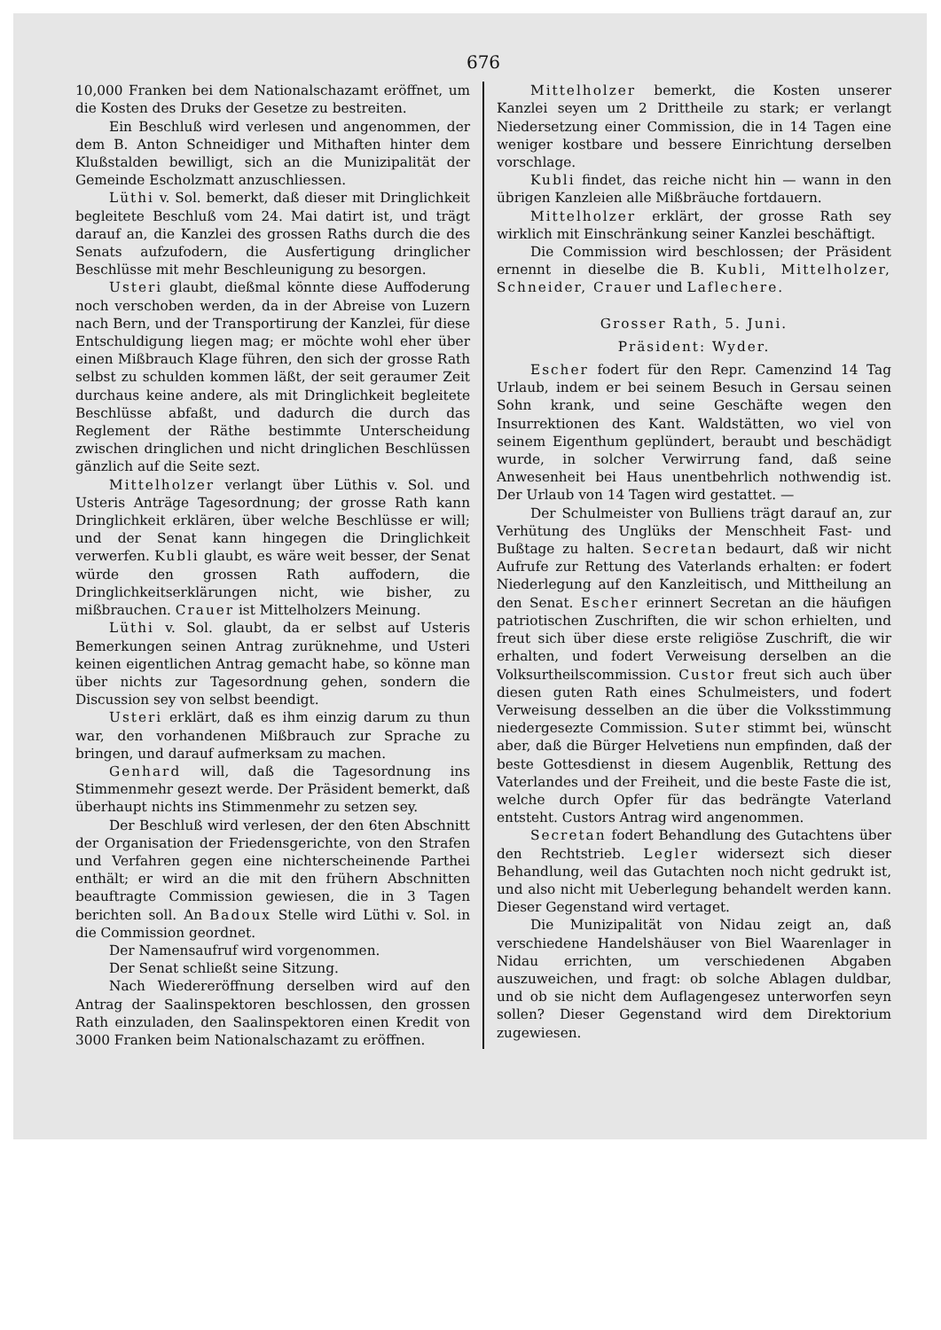676
10,000 Franken bei dem Nationalschazamt eröffnet, um die Kosten des Druks der Gesetze zu bestreiten.
Ein Beschluß wird verlesen und angenommen, der dem B. Anton Schneidiger und Mithaften hinter dem Klußstalden bewilligt, sich an die Munizipalität der Gemeinde Escholzmatt anzuschliessen.
Lüthi v. Sol. bemerkt, daß dieser mit Dringlichkeit begleitete Beschluß vom 24. Mai datirt ist, und trägt darauf an, die Kanzlei des grossen Raths durch die des Senats aufzufodern, die Ausfertigung dringlicher Beschlüsse mit mehr Beschleunigung zu besorgen.
Usteri glaubt, dießmal könnte diese Auffoderung noch verschoben werden, da in der Abreise von Luzern nach Bern, und der Transportirung der Kanzlei, für diese Entschuldigung liegen mag; er möchte wohl eher über einen Mißbrauch Klage führen, den sich der grosse Rath selbst zu schulden kommen läßt, der seit geraumer Zeit durchaus keine andere, als mit Dringlichkeit begleitete Beschlüsse abfaßt, und dadurch die durch das Reglement der Räthe bestimmte Unterscheidung zwischen dringlichen und nicht dringlichen Beschlüssen gänzlich auf die Seite sezt.
Mittelholzer verlangt über Lüthis v. Sol. und Usteris Anträge Tagesordnung; der grosse Rath kann Dringlichkeit erklären, über welche Beschlüsse er will; und der Senat kann hingegen die Dringlichkeit verwerfen. Kubli glaubt, es wäre weit besser, der Senat würde den grossen Rath auffodern, die Dringlichkeitserklärungen nicht, wie bisher, zu mißbrauchen. Crauer ist Mittelholzers Meinung.
Lüthi v. Sol. glaubt, da er selbst auf Usteris Bemerkungen seinen Antrag zurüknehme, und Usteri keinen eigentlichen Antrag gemacht habe, so könne man über nichts zur Tagesordnung gehen, sondern die Discussion sey von selbst beendigt.
Usteri erklärt, daß es ihm einzig darum zu thun war, den vorhandenen Mißbrauch zur Sprache zu bringen, und darauf aufmerksam zu machen.
Genhard will, daß die Tagesordnung ins Stimmenmehr gesezt werde. Der Präsident bemerkt, daß überhaupt nichts ins Stimmenmehr zu setzen sey.
Der Beschluß wird verlesen, der den 6ten Abschnitt der Organisation der Friedensgerichte, von den Strafen und Verfahren gegen eine nichterscheinende Parthei enthält; er wird an die mit den frühern Abschnitten beauftragte Commission gewiesen, die in 3 Tagen berichten soll. An Badoux Stelle wird Lüthi v. Sol. in die Commission geordnet.
Der Namensaufruf wird vorgenommen.
Der Senat schließt seine Sitzung.
Nach Wiedereröffnung derselben wird auf den Antrag der Saalinspektoren beschlossen, den grossen Rath einzuladen, den Saalinspektoren einen Kredit von 3000 Franken beim Nationalschazamt zu eröffnen.
Mittelholzer bemerkt, die Kosten unserer Kanzlei seyen um 2 Drittheile zu stark; er verlangt Niedersetzung einer Commission, die in 14 Tagen eine weniger kostbare und bessere Einrichtung derselben vorschlage.
Kubli findet, das reiche nicht hin — wann in den übrigen Kanzleien alle Mißbräuche fortdauern.
Mittelholzer erklärt, der grosse Rath sey wirklich mit Einschränkung seiner Kanzlei beschäftigt.
Die Commission wird beschlossen; der Präsident ernennt in dieselbe die B. Kubli, Mittelholzer, Schneider, Crauer und Laflechere.
Grosser Rath, 5. Juni.
Präsident: Wyder.
Escher fodert für den Repr. Camenzind 14 Tag Urlaub, indem er bei seinem Besuch in Gersau seinen Sohn krank, und seine Geschäfte wegen den Insurrektionen des Kant. Waldstätten, wo viel von seinem Eigenthum geplündert, beraubt und beschädigt wurde, in solcher Verwirrung fand, daß seine Anwesenheit bei Haus unentbehrlich nothwendig ist. Der Urlaub von 14 Tagen wird gestattet. —
Der Schulmeister von Bulliens trägt darauf an, zur Verhütung des Unglüks der Menschheit Fast- und Bußtage zu halten. Secretan bedaurt, daß wir nicht Aufrufe zur Rettung des Vaterlands erhalten: er fodert Niederlegung auf den Kanzleitisch, und Mittheilung an den Senat. Escher erinnert Secretan an die häufigen patriotischen Zuschriften, die wir schon erhielten, und freut sich über diese erste religiöse Zuschrift, die wir erhalten, und fodert Verweisung derselben an die Volksurtheilscommission. Custor freut sich auch über diesen guten Rath eines Schulmeisters, und fodert Verweisung desselben an die über die Volksstimmung niedergesezte Commission. Suter stimmt bei, wünscht aber, daß die Bürger Helvetiens nun empfinden, daß der beste Gottesdienst in diesem Augenblik, Rettung des Vaterlandes und der Freiheit, und die beste Faste die ist, welche durch Opfer für das bedrängte Vaterland entsteht. Custors Antrag wird angenommen.
Secretan fodert Behandlung des Gutachtens über den Rechtstrieb. Legler widersezt sich dieser Behandlung, weil das Gutachten noch nicht gedrukt ist, und also nicht mit Ueberlegung behandelt werden kann. Dieser Gegenstand wird vertaget.
Die Munizipalität von Nidau zeigt an, daß verschiedene Handelshäuser von Biel Waarenlager in Nidau errichten, um verschiedenen Abgaben auszuweichen, und fragt: ob solche Ablagen duldbar, und ob sie nicht dem Auflagengesez unterworfen seyn sollen? Dieser Gegenstand wird dem Direktorium zugewiesen.